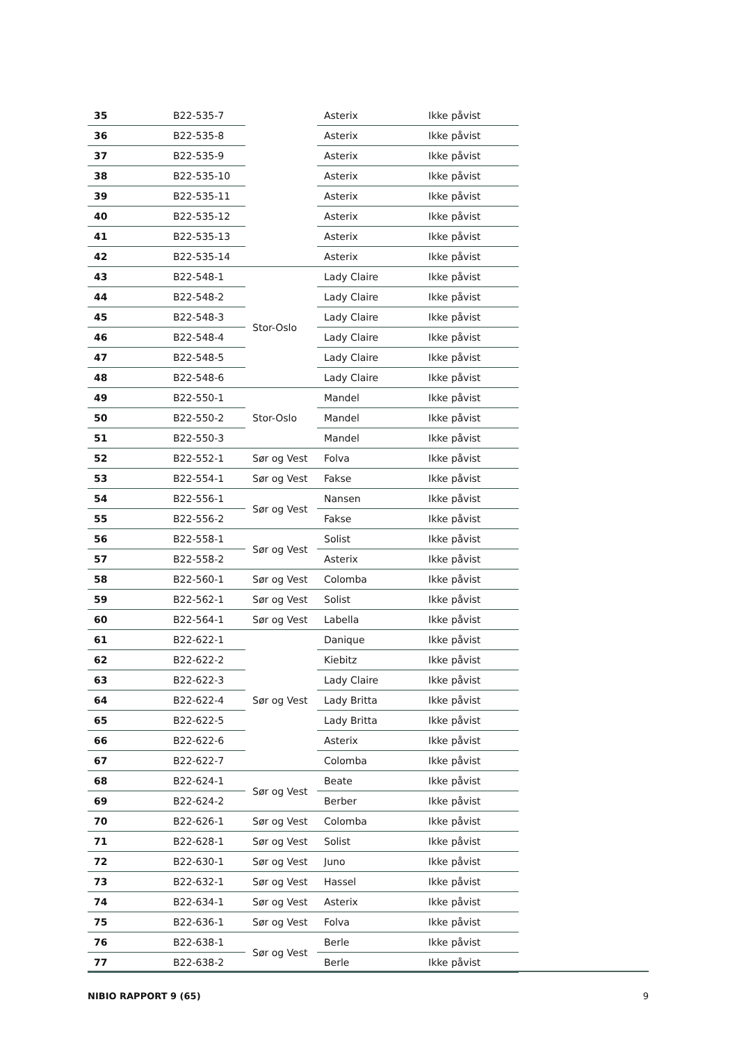| 35 | B22-535-7 | | Asterix | Ikke påvist |
| 36 | B22-535-8 | | Asterix | Ikke påvist |
| 37 | B22-535-9 | | Asterix | Ikke påvist |
| 38 | B22-535-10 | | Asterix | Ikke påvist |
| 39 | B22-535-11 | | Asterix | Ikke påvist |
| 40 | B22-535-12 | | Asterix | Ikke påvist |
| 41 | B22-535-13 | | Asterix | Ikke påvist |
| 42 | B22-535-14 | | Asterix | Ikke påvist |
| 43 | B22-548-1 | Stor-Oslo | Lady Claire | Ikke påvist |
| 44 | B22-548-2 | | Lady Claire | Ikke påvist |
| 45 | B22-548-3 | | Lady Claire | Ikke påvist |
| 46 | B22-548-4 | | Lady Claire | Ikke påvist |
| 47 | B22-548-5 | | Lady Claire | Ikke påvist |
| 48 | B22-548-6 | | Lady Claire | Ikke påvist |
| 49 | B22-550-1 | Stor-Oslo | Mandel | Ikke påvist |
| 50 | B22-550-2 | | Mandel | Ikke påvist |
| 51 | B22-550-3 | | Mandel | Ikke påvist |
| 52 | B22-552-1 | Sør og Vest | Folva | Ikke påvist |
| 53 | B22-554-1 | Sør og Vest | Fakse | Ikke påvist |
| 54 | B22-556-1 | Sør og Vest | Nansen | Ikke påvist |
| 55 | B22-556-2 | | Fakse | Ikke påvist |
| 56 | B22-558-1 | Sør og Vest | Solist | Ikke påvist |
| 57 | B22-558-2 | | Asterix | Ikke påvist |
| 58 | B22-560-1 | Sør og Vest | Colomba | Ikke påvist |
| 59 | B22-562-1 | Sør og Vest | Solist | Ikke påvist |
| 60 | B22-564-1 | Sør og Vest | Labella | Ikke påvist |
| 61 | B22-622-1 | Sør og Vest | Danique | Ikke påvist |
| 62 | B22-622-2 | | Kiebitz | Ikke påvist |
| 63 | B22-622-3 | | Lady Claire | Ikke påvist |
| 64 | B22-622-4 | | Lady Britta | Ikke påvist |
| 65 | B22-622-5 | | Lady Britta | Ikke påvist |
| 66 | B22-622-6 | | Asterix | Ikke påvist |
| 67 | B22-622-7 | | Colomba | Ikke påvist |
| 68 | B22-624-1 | Sør og Vest | Beate | Ikke påvist |
| 69 | B22-624-2 | | Berber | Ikke påvist |
| 70 | B22-626-1 | Sør og Vest | Colomba | Ikke påvist |
| 71 | B22-628-1 | Sør og Vest | Solist | Ikke påvist |
| 72 | B22-630-1 | Sør og Vest | Juno | Ikke påvist |
| 73 | B22-632-1 | Sør og Vest | Hassel | Ikke påvist |
| 74 | B22-634-1 | Sør og Vest | Asterix | Ikke påvist |
| 75 | B22-636-1 | Sør og Vest | Folva | Ikke påvist |
| 76 | B22-638-1 | Sør og Vest | Berle | Ikke påvist |
| 77 | B22-638-2 | | Berle | Ikke påvist |
NIBIO RAPPORT 9 (65) 9